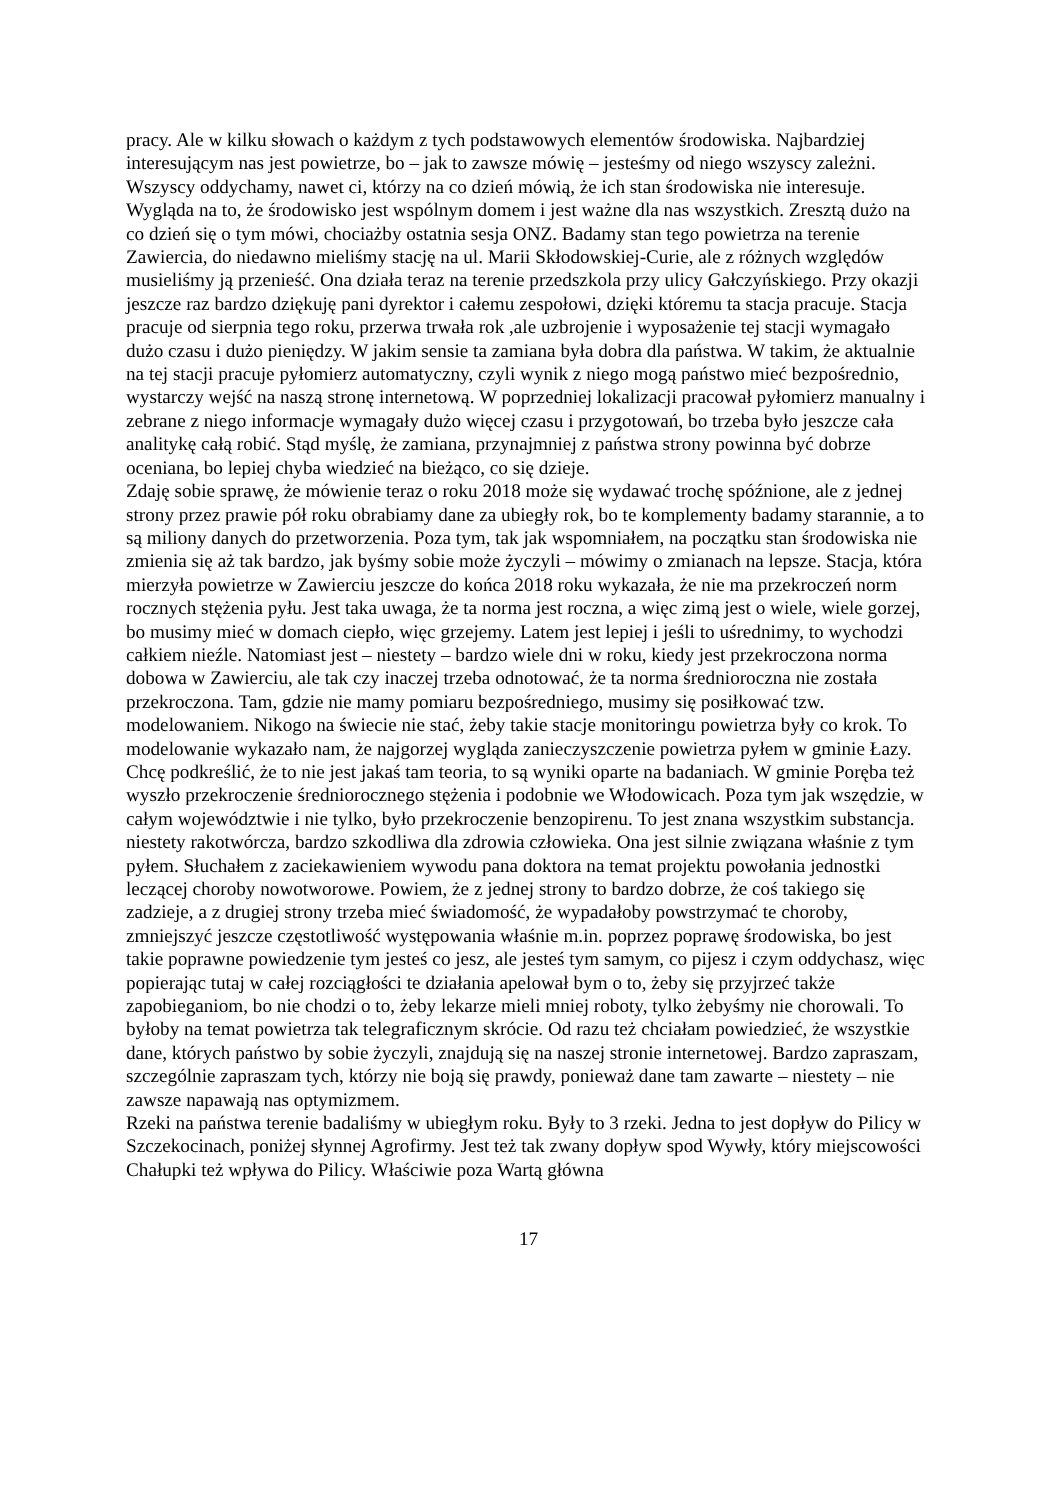pracy. Ale w kilku słowach o każdym z tych podstawowych elementów środowiska. Najbardziej interesującym nas jest powietrze, bo – jak to zawsze mówię – jesteśmy od niego wszyscy zależni. Wszyscy oddychamy, nawet ci, którzy na co dzień mówią, że ich stan środowiska nie interesuje. Wygląda na to, że środowisko jest wspólnym domem i jest ważne dla nas wszystkich. Zresztą dużo na co dzień się o tym mówi, chociażby ostatnia sesja ONZ. Badamy stan tego powietrza na terenie Zawiercia, do niedawno mieliśmy stację na ul. Marii Skłodowskiej-Curie, ale z różnych względów musieliśmy ją przenieść. Ona działa teraz na terenie przedszkola przy ulicy Gałczyńskiego. Przy okazji jeszcze raz bardzo dziękuję pani dyrektor i całemu zespołowi, dzięki któremu ta stacja pracuje. Stacja pracuje od sierpnia tego roku, przerwa trwała rok ,ale uzbrojenie i wyposażenie tej stacji wymagało dużo czasu i dużo pieniędzy. W jakim sensie ta zamiana była dobra dla państwa. W takim, że aktualnie na tej stacji pracuje pyłomierz automatyczny, czyli wynik z niego mogą państwo mieć bezpośrednio, wystarczy wejść na naszą stronę internetową. W poprzedniej lokalizacji pracował pyłomierz manualny i zebrane z niego informacje wymagały dużo więcej czasu i przygotowań, bo trzeba było jeszcze cała analitykę całą robić. Stąd myślę, że zamiana, przynajmniej z państwa strony powinna być dobrze oceniana, bo lepiej chyba wiedzieć na bieżąco, co się dzieje.
Zdaję sobie sprawę, że mówienie teraz o roku 2018 może się wydawać trochę spóźnione, ale z jednej strony przez prawie pół roku obrabiamy dane za ubiegły rok, bo te komplementy badamy starannie, a to są miliony danych do przetworzenia. Poza tym, tak jak wspomniałem, na początku stan środowiska nie zmienia się aż tak bardzo, jak byśmy sobie może życzyli – mówimy o zmianach na lepsze. Stacja, która mierzyła powietrze w Zawierciu jeszcze do końca 2018 roku wykazała, że nie ma przekroczeń norm rocznych stężenia pyłu. Jest taka uwaga, że ta norma jest roczna, a więc zimą jest o wiele, wiele gorzej, bo musimy mieć w domach ciepło, więc grzejemy. Latem jest lepiej i jeśli to uśrednimy, to wychodzi całkiem nieźle. Natomiast jest – niestety – bardzo wiele dni w roku, kiedy jest przekroczona norma dobowa w Zawierciu, ale tak czy inaczej trzeba odnotować, że ta norma średnioroczna nie została przekroczona. Tam, gdzie nie mamy pomiaru bezpośredniego, musimy się posiłkować tzw. modelowaniem. Nikogo na świecie nie stać, żeby takie stacje monitoringu powietrza były co krok. To modelowanie wykazało nam, że najgorzej wygląda zanieczyszczenie powietrza pyłem w gminie Łazy. Chcę podkreślić, że to nie jest jakaś tam teoria, to są wyniki oparte na badaniach. W gminie Poręba też wyszło przekroczenie średniorocznego stężenia i podobnie we Włodowicach. Poza tym jak wszędzie, w całym województwie i nie tylko, było przekroczenie benzopirenu. To jest znana wszystkim substancja. niestety rakotwórcza, bardzo szkodliwa dla zdrowia człowieka. Ona jest silnie związana właśnie z tym pyłem. Słuchałem z zaciekawieniem wywodu pana doktora na temat projektu powołania jednostki leczącej choroby nowotworowe. Powiem, że z jednej strony to bardzo dobrze, że coś takiego się zadzieje, a z drugiej strony trzeba mieć świadomość, że wypadałoby powstrzymać te choroby, zmniejszyć jeszcze częstotliwość występowania właśnie m.in. poprzez poprawę środowiska, bo jest takie poprawne powiedzenie tym jesteś co jesz, ale jesteś tym samym, co pijesz i czym oddychasz, więc popierając tutaj w całej rozciągłości te działania apelował bym o to, żeby się przyjrzeć także zapobieganiom, bo nie chodzi o to, żeby lekarze mieli mniej roboty, tylko żebyśmy nie chorowali. To byłoby na temat powietrza tak telegraficznym skrócie. Od razu też chciałam powiedzieć, że wszystkie dane, których państwo by sobie życzyli, znajdują się na naszej stronie internetowej. Bardzo zapraszam, szczególnie zapraszam tych, którzy nie boją się prawdy, ponieważ dane tam zawarte – niestety – nie zawsze napawają nas optymizmem.
Rzeki na państwa terenie badaliśmy w ubiegłym roku. Były to 3 rzeki. Jedna to jest dopływ do Pilicy w Szczekocinach, poniżej słynnej Agrofirmy. Jest też tak zwany dopływ spod Wywły, który miejscowości Chałupki też wpływa do Pilicy. Właściwie poza Wartą główna
17